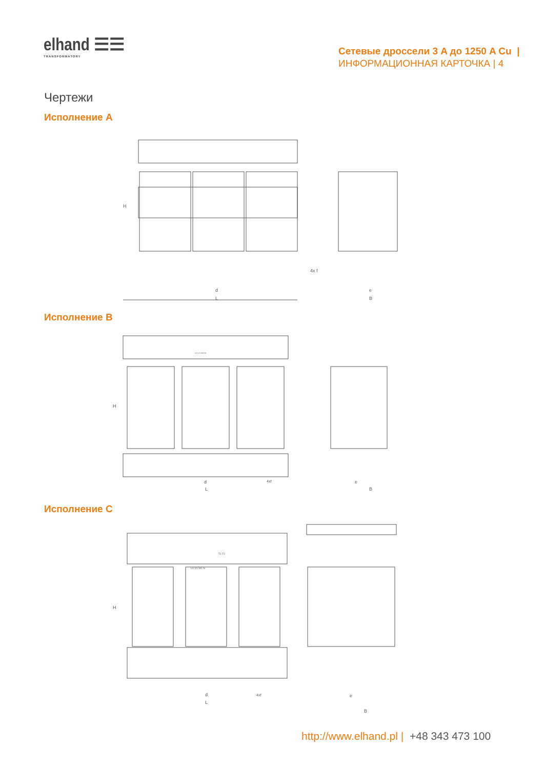elhand ☰☰
TRANSFORMATORY
Сетевые дроссели 3 A до 1250 A Cu |
ИНФОРМАЦИОННАЯ КАРТОЧКА | 4
Чертежи
Исполнение A
L
d
B
e
4x f
H
Исполнение B
L
d
4xf
B
e
H
U1 V1 W1 N
Исполнение C
L
d
4xf
B
e
H
T1 T2
U1 V1 W1 N
http://www.elhand.pl | +48 343 473 100